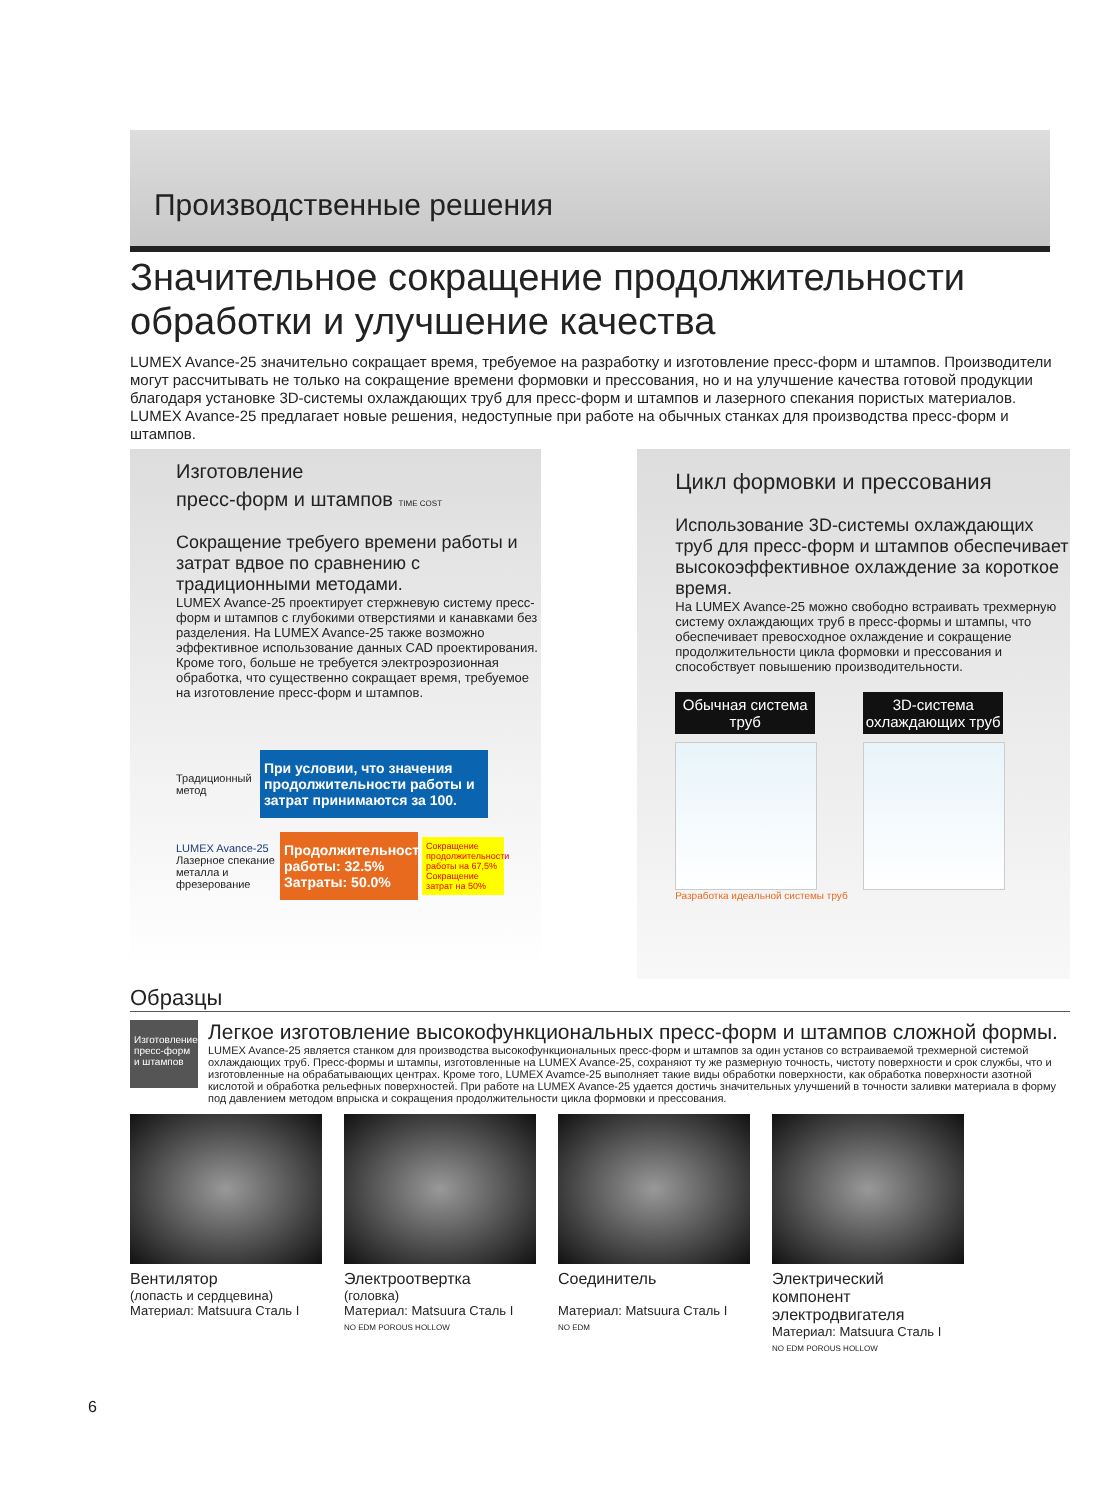Производственные решения
Значительное сокращение продолжительности обработки и улучшение качества
LUMEX Avance-25 значительно сокращает время, требуемое на разработку и изготовление пресс-форм и штампов. Производители могут рассчитывать не только на сокращение времени формовки и прессования, но и на улучшение качества готовой продукции благодаря установке 3D-системы охлаждающих труб для пресс-форм и штампов и лазерного спекания пористых материалов. LUMEX Avance-25 предлагает новые решения, недоступные при работе на обычных станках для производства пресс-форм и штампов.
Изготовление
пресс-форм и штампов TIME COST
Сокращение требуего времени работы и затрат вдвое по сравнению с традиционными методами.
LUMEX Avance-25 проектирует стержневую систему пресс-форм и штампов с глубокими отверстиями и канавками без разделения. На LUMEX Avance-25 также возможно эффективное использование данных CAD проектирования. Кроме того, больше не требуется электроэрозионная обработка, что существенно сокращает время, требуемое на изготовление пресс-форм и штампов.
Традиционный метод
При условии, что значения продолжительности работы и затрат принимаются за 100.
LUMEX Avance-25
Лазерное спекание металла и фрезерование
Продолжительность работы: 32.5%
Затраты: 50.0%
Сокращение продолжительности работы на 67,5% Сокращение затрат на 50%
Цикл формовки и прессования
Использование 3D-системы охлаждающих труб для пресс-форм и штампов обеспечивает высокоэффективное охлаждение за короткое время.
На LUMEX Avance-25 можно свободно встраивать трехмерную систему охлаждающих труб в пресс-формы и штампы, что обеспечивает превосходное охлаждение и сокращение продолжительности цикла формовки и прессования и способствует повышению производительности.
Обычная система труб 3D-система охлаждающих труб
Разработка идеальной системы труб
Образцы
Изготовление пресс-форм и штампов
Легкое изготовление высокофункциональных пресс-форм и штампов сложной формы.
LUMEX Avance-25 является станком для производства высокофункциональных пресс-форм и штампов за один установ со встраиваемой трехмерной системой охлаждающих труб. Пресс-формы и штампы, изготовленные на LUMEX Avance-25, сохраняют ту же размерную точность, чистоту поверхности и срок службы, что и изготовленные на обрабатывающих центрах. Кроме того, LUMEX Avamce-25 выполняет такие виды обработки поверхности, как обработка поверхности азотной кислотой и обработка рельефных поверхностей. При работе на LUMEX Avance-25 удается достичь значительных улучшений в точности заливки материала в форму под давлением методом впрыска и сокращения продолжительности цикла формовки и прессования.
Вентилятор
(лопасть и сердцевина)
Материал: Matsuura Сталь I
Электроотвертка
(головка)
Материал: Matsuura Сталь I
NO EDM POROUS HOLLOW
Соединитель
Материал: Matsuura Сталь I
NO EDM
Электрический компонент электродвигателя
Материал: Matsuura Сталь I
NO EDM POROUS HOLLOW
6